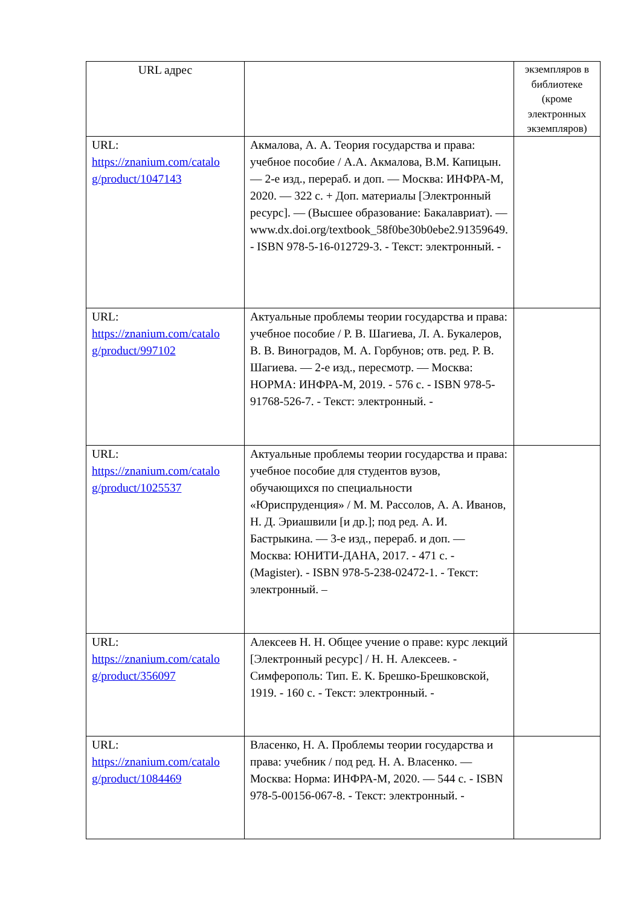| URL адрес | | экземпляров в библиотеке (кроме электронных экземпляров) |
| --- | --- | --- |
| URL: https://znanium.com/catalo g/product/1047143 | Акмалова, А. А. Теория государства и права: учебное пособие / А.А. Акмалова, В.М. Капицын. — 2-е изд., перераб. и доп. — Москва: ИНФРА-М, 2020. — 322 с. + Доп. материалы [Электронный ресурс]. — (Высшее образование: Бакалавриат). — www.dx.doi.org/textbook_58f0be30b0ebe2.91359649. - ISBN 978-5-16-012729-3. - Текст: электронный. - | |
| URL: https://znanium.com/catalo g/product/997102 | Актуальные проблемы теории государства и права: учебное пособие / Р. В. Шагиева, Л. А. Букалеров, В. В. Виноградов, М. А. Горбунов; отв. ред. Р. В. Шагиева. — 2-е изд., пересмотр. — Москва: НОРМА: ИНФРА-М, 2019. - 576 с. - ISBN 978-5-91768-526-7. - Текст: электронный. - | |
| URL: https://znanium.com/catalo g/product/1025537 | Актуальные проблемы теории государства и права: учебное пособие для студентов вузов, обучающихся по специальности «Юриспруденция» / М. М. Рассолов, А. А. Иванов, Н. Д. Эриашвили [и др.]; под ред. А. И. Бастрыкина. — 3-е изд., перераб. и доп. — Москва: ЮНИТИ-ДАНА, 2017. - 471 с. - (Magister). - ISBN 978-5-238-02472-1. - Текст: электронный. – | |
| URL: https://znanium.com/catalo g/product/356097 | Алексеев Н. Н. Общее учение о праве: курс лекций [Электронный ресурс] / Н. Н. Алексеев. - Симферополь: Тип. Е. К. Брешко-Брешковской, 1919. - 160 с. - Текст: электронный. - | |
| URL: https://znanium.com/catalo g/product/1084469 | Власенко, Н. А. Проблемы теории государства и права: учебник / под ред. Н. А. Власенко. — Москва: Норма: ИНФРА-М, 2020. — 544 с. - ISBN 978-5-00156-067-8. - Текст: электронный. - | |